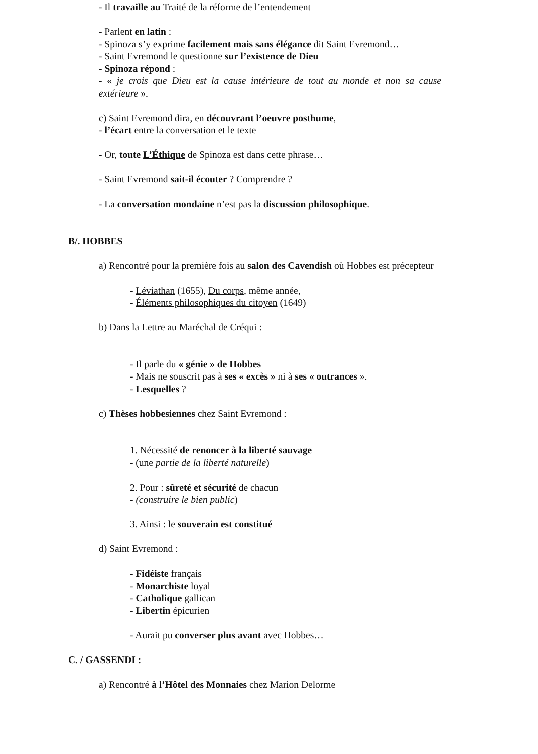- Il travaille au Traité de la réforme de l’entendement
- Parlent en latin :
- Spinoza s’y exprime facilement mais sans élégance dit Saint Evremond…
- Saint Evremond le questionne sur l’existence de Dieu
- Spinoza répond :
- « je crois que Dieu est la cause intérieure de tout au monde et non sa cause extérieure ».
c) Saint Evremond dira, en découvrant l’oeuvre posthume,
- l’écart entre la conversation et le texte
- Or, toute L’Éthique de Spinoza est dans cette phrase…
- Saint Evremond sait-il écouter ? Comprendre ?
- La conversation mondaine n’est pas la discussion philosophique.
B/. HOBBES
a) Rencontré pour la première fois au salon des Cavendish où Hobbes est précepteur
- Léviathan (1655), Du corps, même année,
- Éléments philosophiques du citoyen (1649)
b) Dans la Lettre au Maréchal de Créqui :
- Il parle du « génie » de Hobbes
- Mais ne souscrit pas à ses « excès » ni à ses « outrances ».
- Lesquelles ?
c) Thèses hobbesiennes chez Saint Evremond :
1. Nécessité de renoncer à la liberté sauvage
- (une partie de la liberté naturelle)
2. Pour : sûreté et sécurité de chacun
- (construire le bien public)
3. Ainsi : le souverain est constitué
d) Saint Evremond :
- Fidéiste français
- Monarchiste loyal
- Catholique gallican
- Libertin épicurien
- Aurait pu converser plus avant avec Hobbes…
C. / GASSENDI :
a) Rencontré à l’Hôtel des Monnaies chez Marion Delorme